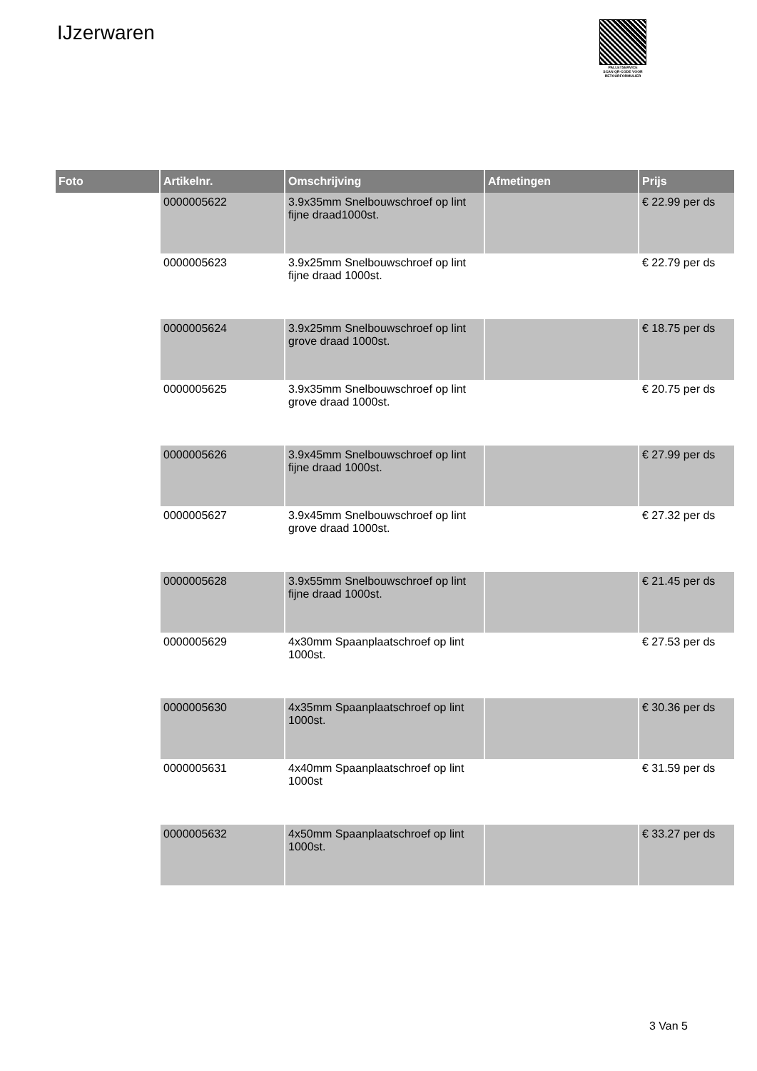IJzerwaren
PALLETSERVICE
SCAN QR-CODE VOOR RETOURFORMULIER
| Foto | Artikelnr. | Omschrijving | Afmetingen | Prijs |
| --- | --- | --- | --- | --- |
| | 0000005622 | 3.9x35mm Snelbouwschroef op lint fijne draad1000st. | | € 22.99 per ds |
| | 0000005623 | 3.9x25mm Snelbouwschroef op lint fijne draad 1000st. | | € 22.79 per ds |
| | 0000005624 | 3.9x25mm Snelbouwschroef op lint grove draad 1000st. | | € 18.75 per ds |
| | 0000005625 | 3.9x35mm Snelbouwschroef op lint grove draad 1000st. | | € 20.75 per ds |
| | 0000005626 | 3.9x45mm Snelbouwschroef op lint fijne draad 1000st. | | € 27.99 per ds |
| | 0000005627 | 3.9x45mm Snelbouwschroef op lint grove draad 1000st. | | € 27.32 per ds |
| | 0000005628 | 3.9x55mm Snelbouwschroef op lint fijne draad 1000st. | | € 21.45 per ds |
| | 0000005629 | 4x30mm Spaanplaatschroef op lint 1000st. | | € 27.53 per ds |
| | 0000005630 | 4x35mm Spaanplaatschroef op lint 1000st. | | € 30.36 per ds |
| | 0000005631 | 4x40mm Spaanplaatschroef op lint 1000st | | € 31.59 per ds |
| | 0000005632 | 4x50mm Spaanplaatschroef op lint 1000st. | | € 33.27 per ds |
3 Van 5